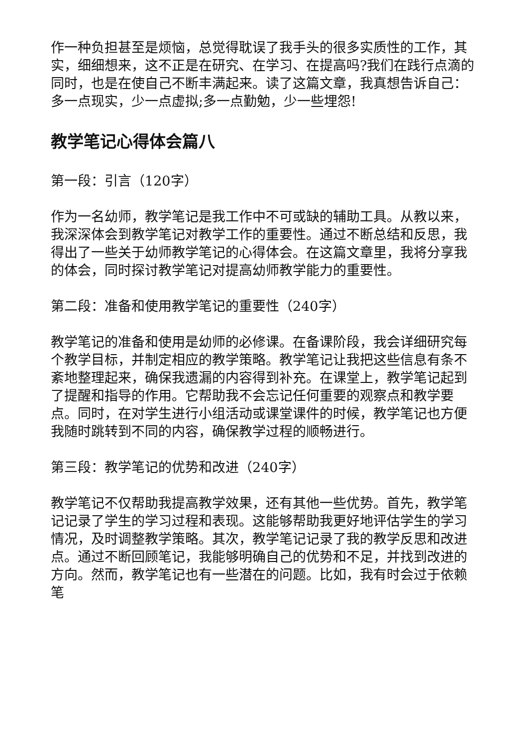作一种负担甚至是烦恼，总觉得耽误了我手头的很多实质性的工作，其实，细细想来，这不正是在研究、在学习、在提高吗?我们在践行点滴的同时，也是在使自己不断丰满起来。读了这篇文章，我真想告诉自己：多一点现实，少一点虚拟;多一点勤勉，少一些埋怨!
教学笔记心得体会篇八
第一段：引言（120字）
作为一名幼师，教学笔记是我工作中不可或缺的辅助工具。从教以来，我深深体会到教学笔记对教学工作的重要性。通过不断总结和反思，我得出了一些关于幼师教学笔记的心得体会。在这篇文章里，我将分享我的体会，同时探讨教学笔记对提高幼师教学能力的重要性。
第二段：准备和使用教学笔记的重要性（240字）
教学笔记的准备和使用是幼师的必修课。在备课阶段，我会详细研究每个教学目标，并制定相应的教学策略。教学笔记让我把这些信息有条不紊地整理起来，确保我遗漏的内容得到补充。在课堂上，教学笔记起到了提醒和指导的作用。它帮助我不会忘记任何重要的观察点和教学要点。同时，在对学生进行小组活动或课堂课件的时候，教学笔记也方便我随时跳转到不同的内容，确保教学过程的顺畅进行。
第三段：教学笔记的优势和改进（240字）
教学笔记不仅帮助我提高教学效果，还有其他一些优势。首先，教学笔记记录了学生的学习过程和表现。这能够帮助我更好地评估学生的学习情况，及时调整教学策略。其次，教学笔记记录了我的教学反思和改进点。通过不断回顾笔记，我能够明确自己的优势和不足，并找到改进的方向。然而，教学笔记也有一些潜在的问题。比如，我有时会过于依赖笔